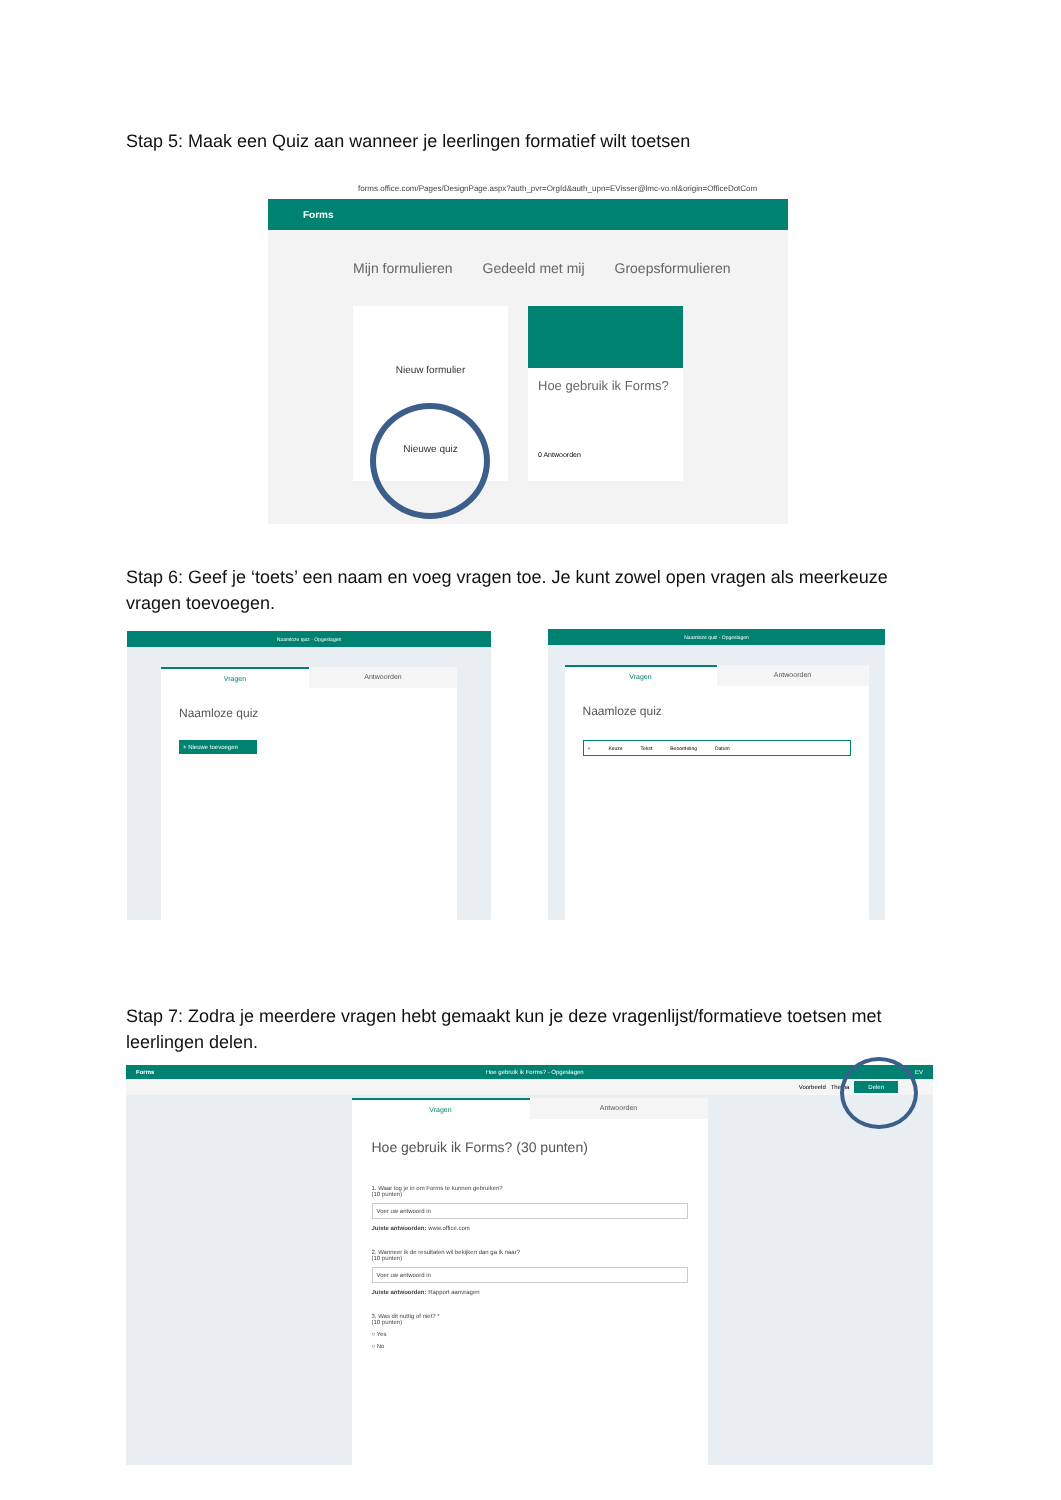Stap 5: Maak een Quiz aan wanneer je leerlingen formatief wilt toetsen
forms.office.com/Pages/DesignPage.aspx?auth_pvr=OrgId&auth_upn=EVisser@lmc-vo.nl&origin=OfficeDotCom
Forms
Mijn formulieren Gedeeld met mij Groepsformulieren
Nieuw formulier
Nieuwe quiz
Hoe gebruik ik Forms?
0 Antwoorden
Stap 6: Geef je ‘toets’ een naam en voeg vragen toe. Je kunt zowel open vragen als meerkeuze vragen toevoegen.
Naamloze quiz - Opgeslagen
Vragen Antwoorden
Naamloze quiz
+ Nieuwe toevoegen
Naamloze quiz - Opgeslagen
Vragen Antwoorden
Naamloze quiz
+ Keuze Tekst Beoordeling Datum
Stap 7: Zodra je meerdere vragen hebt gemaakt kun je deze vragenlijst/formatieve toetsen met leerlingen delen.
Forms Hoe gebruik ik Forms? - Opgeslagen EV
Voorbeeld Thema Delen
Vragen Antwoorden
Hoe gebruik ik Forms? (30 punten)
1. Waar log je in om Forms te kunnen gebruiken?
(10 punten)
Voer uw antwoord in
Juiste antwoorden: www.office.com
2. Wanneer ik de resultaten wil bekijken dan ga ik naar?
(10 punten)
Voer uw antwoord in
Juiste antwoorden: Rapport aanvragen
3. Was dit nuttig of niet? *
(10 punten)
○ Yes
○ No